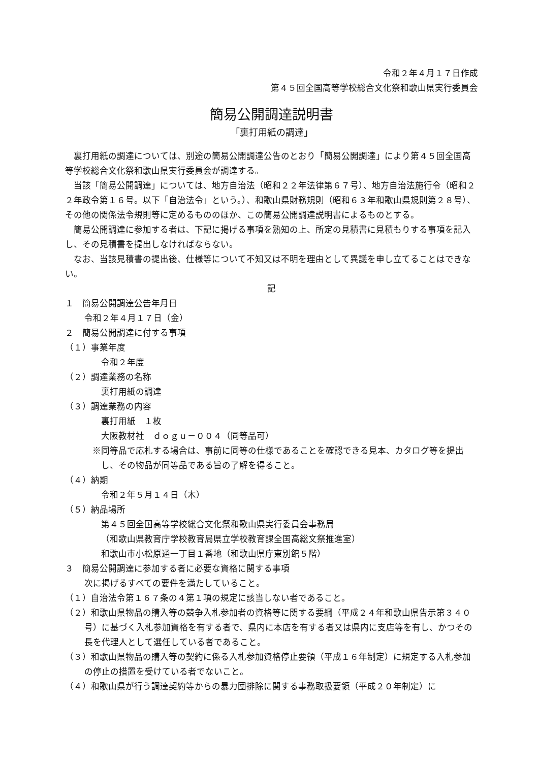令和２年４月１７日作成
第４５回全国高等学校総合文化祭和歌山県実行委員会
簡易公開調達説明書
「裏打用紙の調達」
裏打用紙の調達については、別途の簡易公開調達公告のとおり「簡易公開調達」により第４５回全国高等学校総合文化祭和歌山県実行委員会が調達する。
当該「簡易公開調達」については、地方自治法（昭和２２年法律第６７号）、地方自治法施行令（昭和２２年政令第１６号。以下「自治法令」という。）、和歌山県財務規則（昭和６３年和歌山県規則第２８号）、その他の関係法令規則等に定めるもののほか、この簡易公開調達説明書によるものとする。
簡易公開調達に参加する者は、下記に掲げる事項を熟知の上、所定の見積書に見積もりする事項を記入し、その見積書を提出しなければならない。
なお、当該見積書の提出後、仕様等について不知又は不明を理由として異議を申し立てることはできない。
記
１　簡易公開調達公告年月日
令和２年４月１７日（金）
２　簡易公開調達に付する事項
（１）事業年度
令和２年度
（２）調達業務の名称
裏打用紙の調達
（３）調達業務の内容
裏打用紙　１枚
大阪教材社　ｄｏｇｕ－００４（同等品可）
※同等品で応札する場合は、事前に同等の仕様であることを確認できる見本、カタログ等を提出し、その物品が同等品である旨の了解を得ること。
（４）納期
令和２年５月１４日（木）
（５）納品場所
第４５回全国高等学校総合文化祭和歌山県実行委員会事務局
（和歌山県教育庁学校教育局県立学校教育課全国高総文祭推進室）
和歌山市小松原通一丁目１番地（和歌山県庁東別館５階）
３　簡易公開調達に参加する者に必要な資格に関する事項
次に掲げるすべての要件を満たしていること。
（１）自治法令第１６７条の４第１項の規定に該当しない者であること。
（２）和歌山県物品の購入等の競争入札参加者の資格等に関する要綱（平成２４年和歌山県告示第３４０号）に基づく入札参加資格を有する者で、県内に本店を有する者又は県内に支店等を有し、かつその長を代理人として選任している者であること。
（３）和歌山県物品の購入等の契約に係る入札参加資格停止要領（平成１６年制定）に規定する入札参加の停止の措置を受けている者でないこと。
（４）和歌山県が行う調達契約等からの暴力団排除に関する事務取扱要領（平成２０年制定）に